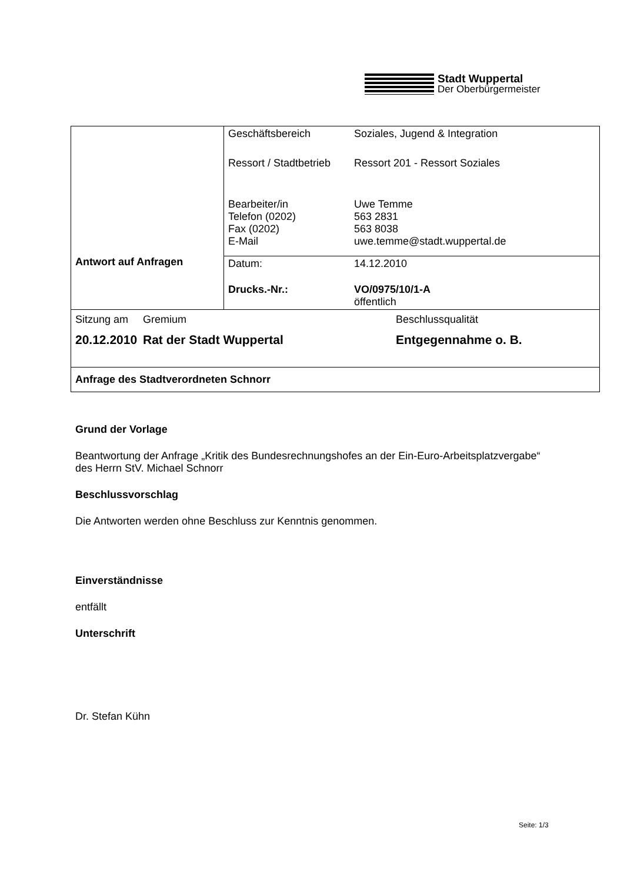Stadt Wuppertal
Der Oberbürgermeister
| Antwort auf Anfragen | / Geschäftsbereich / Soziales, Jugend & Integration / / Ressort / Stadtbetrieb / Ressort 201 - Ressort Soziales / / Bearbeiter/in Telefon (0202) Fax (0202) E-Mail / Uwe Temme 563 2831 563 8038 uwe.temme@stadt.wuppertal.de / |
| | / Datum: / 14.12.2010 / / Drucks.-Nr.: / VO/0975/10/1-A öffentlich / |
| / Sitzung am / Gremium / Beschlussqualität / / 20.12.2010 / Rat der Stadt Wuppertal / Entgegennahme o. B. / | |
| Anfrage des Stadtverordneten Schnorr | |
Grund der Vorlage
Beantwortung der Anfrage „Kritik des Bundesrechnungshofes an der Ein-Euro-Arbeitsplatzvergabe“ des Herrn StV. Michael Schnorr
Beschlussvorschlag
Die Antworten werden ohne Beschluss zur Kenntnis genommen.
Einverständnisse
entfällt
Unterschrift
Dr. Stefan Kühn
Seite: 1/3